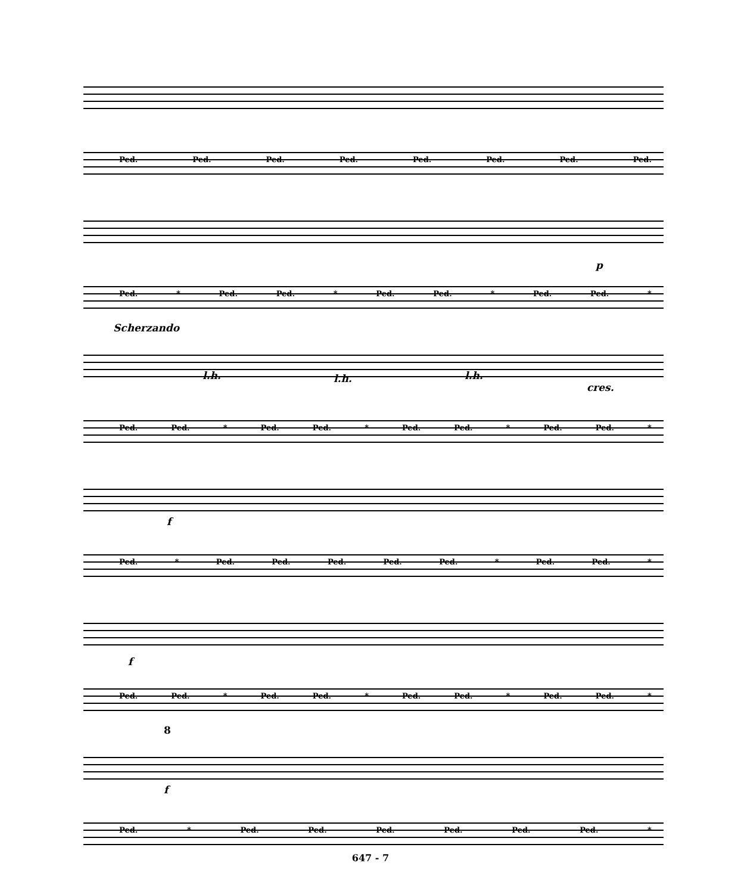Ped. Ped. Ped. Ped. Ped. Ped. Ped. Ped.
p
Ped. * Ped. Ped. * Ped. Ped. * Ped. Ped. *
Scherzando
l.h. l.h. l.h.
cres.
Ped. Ped. * Ped. Ped. * Ped. Ped. * Ped. Ped. *
f
Ped. * Ped. Ped. Ped. Ped. Ped. * Ped. Ped. *
f
Ped. Ped. * Ped. Ped. * Ped. Ped. * Ped. Ped. *
8
f
Ped. * Ped. Ped. Ped. Ped. Ped. Ped. *
647 - 7